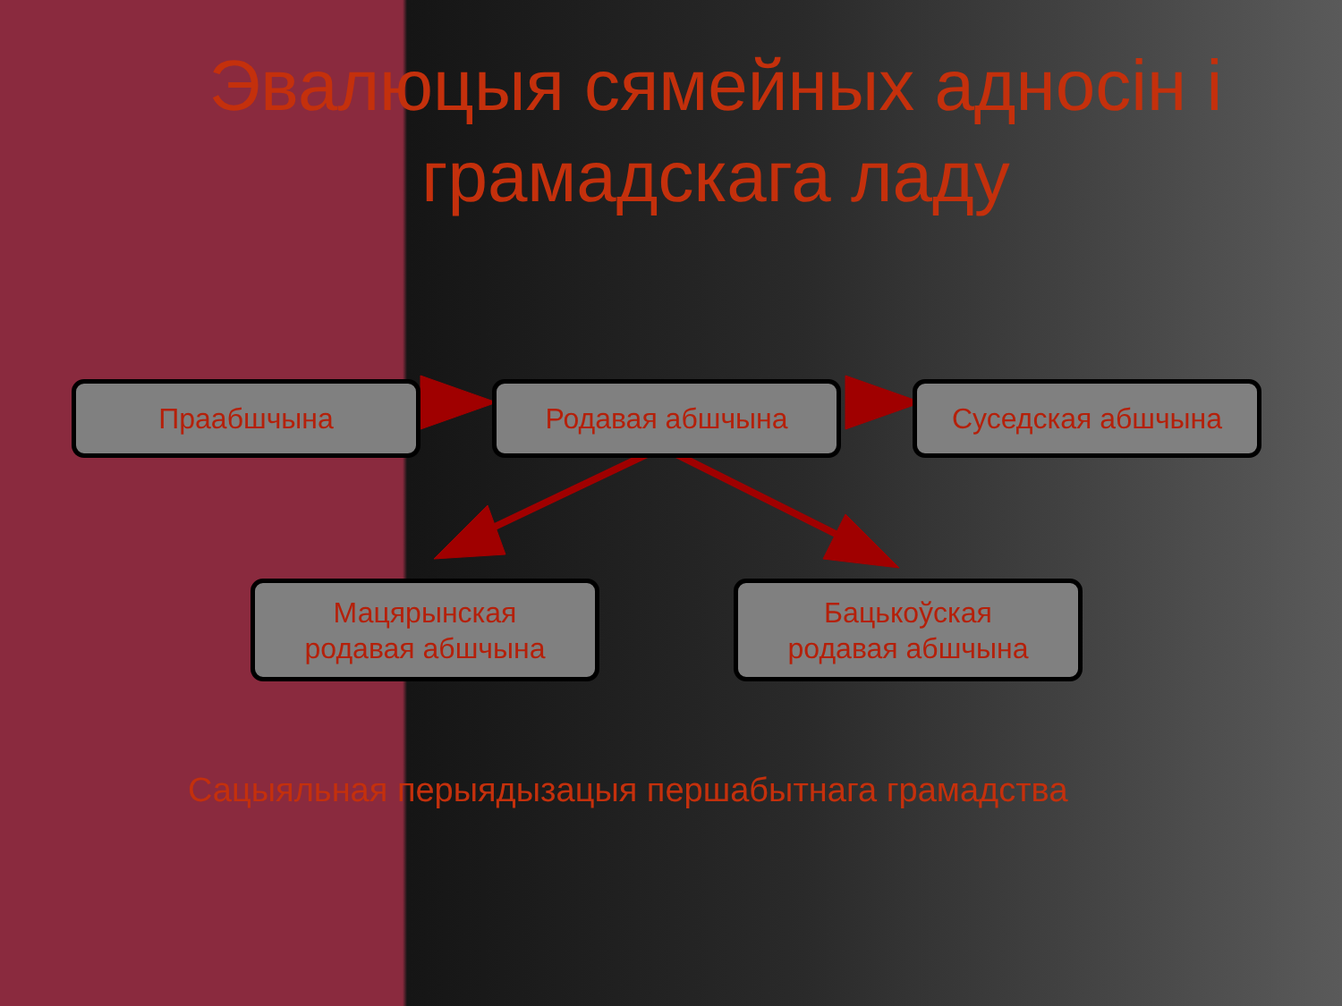Эвалюцыя сямейных адносін і грамадскага ладу
Праабшчына Родавая абшчына Суседская абшчына
Мацярынская
родавая абшчына
Бацькоўская
родавая абшчына
Сацыяльная перыядызацыя першабытнага грамадства